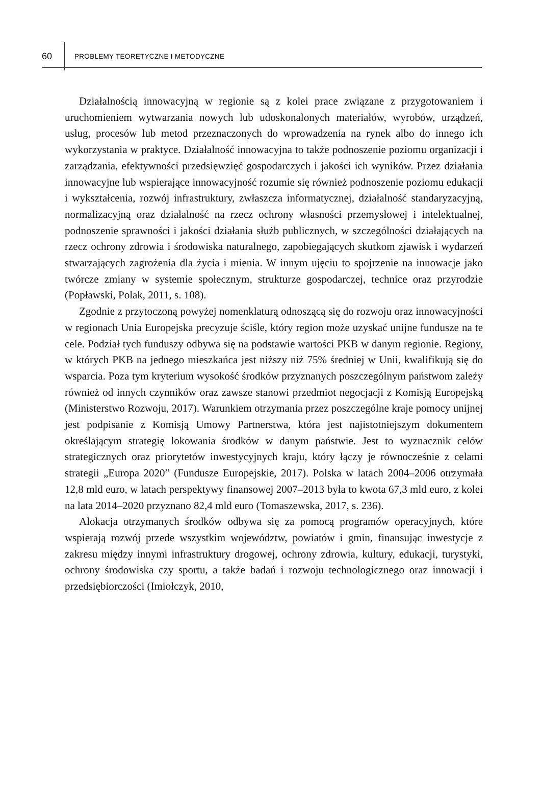60 PROBLEMY TEORETYCZNE I METODYCZNE
Działalnością innowacyjną w regionie są z kolei prace związane z przygotowaniem i uruchomieniem wytwarzania nowych lub udoskonalonych materiałów, wyrobów, urządzeń, usług, procesów lub metod przeznaczonych do wprowadzenia na rynek albo do innego ich wykorzystania w praktyce. Działalność innowacyjna to także podnoszenie poziomu organizacji i zarządzania, efektywności przedsięwzięć gospodarczych i jakości ich wyników. Przez działania innowacyjne lub wspierające innowacyjność rozumie się również podnoszenie poziomu edukacji i wykształcenia, rozwój infrastruktury, zwłaszcza informatycznej, działalność standaryzacyjną, normalizacyjną oraz działalność na rzecz ochrony własności przemysłowej i intelektualnej, podnoszenie sprawności i jakości działania służb publicznych, w szczególności działających na rzecz ochrony zdrowia i środowiska naturalnego, zapobiegających skutkom zjawisk i wydarzeń stwarzających zagrożenia dla życia i mienia. W innym ujęciu to spojrzenie na innowacje jako twórcze zmiany w systemie społecznym, strukturze gospodarczej, technice oraz przyrodzie (Popławski, Polak, 2011, s. 108).
Zgodnie z przytoczoną powyżej nomenklaturą odnoszącą się do rozwoju oraz innowacyjności w regionach Unia Europejska precyzuje ściśle, który region może uzyskać unijne fundusze na te cele. Podział tych funduszy odbywa się na podstawie wartości PKB w danym regionie. Regiony, w których PKB na jednego mieszkańca jest niższy niż 75% średniej w Unii, kwalifikują się do wsparcia. Poza tym kryterium wysokość środków przyznanych poszczególnym państwom zależy również od innych czynników oraz zawsze stanowi przedmiot negocjacji z Komisją Europejską (Ministerstwo Rozwoju, 2017). Warunkiem otrzymania przez poszczególne kraje pomocy unijnej jest podpisanie z Komisją Umowy Partnerstwa, która jest najistotniejszym dokumentem określającym strategię lokowania środków w danym państwie. Jest to wyznacznik celów strategicznych oraz priorytetów inwestycyjnych kraju, który łączy je równocześnie z celami strategii „Europa 2020” (Fundusze Europejskie, 2017). Polska w latach 2004–2006 otrzymała 12,8 mld euro, w latach perspektywy finansowej 2007–2013 była to kwota 67,3 mld euro, z kolei na lata 2014–2020 przyznano 82,4 mld euro (Tomaszewska, 2017, s. 236).
Alokacja otrzymanych środków odbywa się za pomocą programów operacyjnych, które wspierają rozwój przede wszystkim województw, powiatów i gmin, finansując inwestycje z zakresu między innymi infrastruktury drogowej, ochrony zdrowia, kultury, edukacji, turystyki, ochrony środowiska czy sportu, a także badań i rozwoju technologicznego oraz innowacji i przedsiębiorczości (Imiołczyk, 2010,